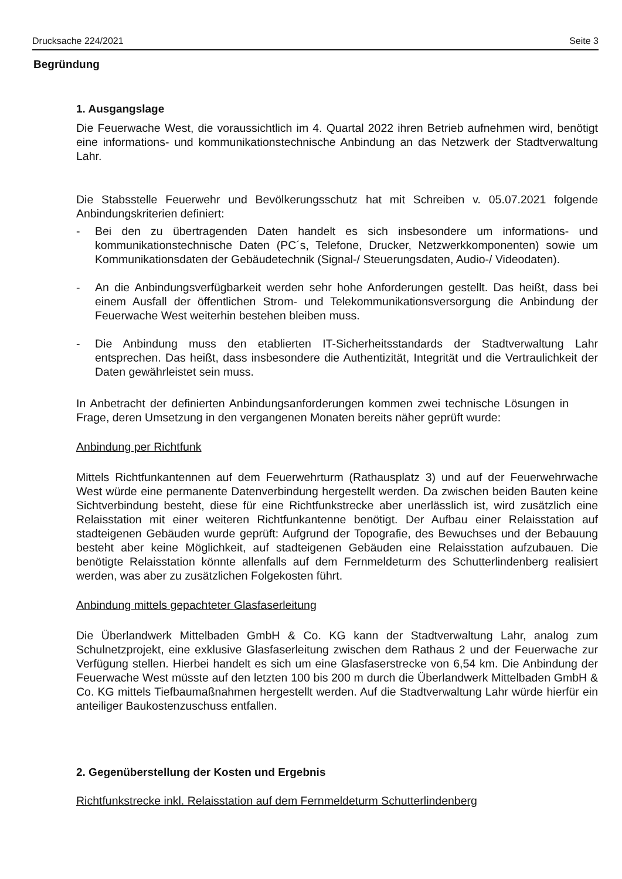Drucksache 224/2021 Seite 3
Begründung
1. Ausgangslage
Die Feuerwache West, die voraussichtlich im 4. Quartal 2022 ihren Betrieb aufnehmen wird, benötigt eine informations- und kommunikationstechnische Anbindung an das Netzwerk der Stadtverwaltung Lahr.
Die Stabsstelle Feuerwehr und Bevölkerungsschutz hat mit Schreiben v. 05.07.2021 folgende Anbindungskriterien definiert:
- Bei den zu übertragenden Daten handelt es sich insbesondere um informations- und kommunikationstechnische Daten (PC´s, Telefone, Drucker, Netzwerkkomponenten) sowie um Kommunikationsdaten der Gebäudetechnik (Signal-/ Steuerungsdaten, Audio-/ Videodaten).
- An die Anbindungsverfügbarkeit werden sehr hohe Anforderungen gestellt. Das heißt, dass bei einem Ausfall der öffentlichen Strom- und Telekommunikationsversorgung die Anbindung der Feuerwache West weiterhin bestehen bleiben muss.
- Die Anbindung muss den etablierten IT-Sicherheitsstandards der Stadtverwaltung Lahr entsprechen. Das heißt, dass insbesondere die Authentizität, Integrität und die Vertraulichkeit der Daten gewährleistet sein muss.
In Anbetracht der definierten Anbindungsanforderungen kommen zwei technische Lösungen in Frage, deren Umsetzung in den vergangenen Monaten bereits näher geprüft wurde:
Anbindung per Richtfunk
Mittels Richtfunkantennen auf dem Feuerwehrturm (Rathausplatz 3) und auf der Feuerwehrwache West würde eine permanente Datenverbindung hergestellt werden. Da zwischen beiden Bauten keine Sichtverbindung besteht, diese für eine Richtfunkstrecke aber unerlässlich ist, wird zusätzlich eine Relaisstation mit einer weiteren Richtfunkantenne benötigt. Der Aufbau einer Relaisstation auf stadteigenen Gebäuden wurde geprüft: Aufgrund der Topografie, des Bewuchses und der Bebauung besteht aber keine Möglichkeit, auf stadteigenen Gebäuden eine Relaisstation aufzubauen. Die benötigte Relaisstation könnte allenfalls auf dem Fernmeldeturm des Schutterlindenberg realisiert werden, was aber zu zusätzlichen Folgekosten führt.
Anbindung mittels gepachteter Glasfaserleitung
Die Überlandwerk Mittelbaden GmbH & Co. KG kann der Stadtverwaltung Lahr, analog zum Schulnetzprojekt, eine exklusive Glasfaserleitung zwischen dem Rathaus 2 und der Feuerwache zur Verfügung stellen. Hierbei handelt es sich um eine Glasfaserstrecke von 6,54 km. Die Anbindung der Feuerwache West müsste auf den letzten 100 bis 200 m durch die Überlandwerk Mittelbaden GmbH & Co. KG mittels Tiefbaumaßnahmen hergestellt werden. Auf die Stadtverwaltung Lahr würde hierfür ein anteiliger Baukostenzuschuss entfallen.
2. Gegenüberstellung der Kosten und Ergebnis
Richtfunkstrecke inkl. Relaisstation auf dem Fernmeldeturm Schutterlindenberg